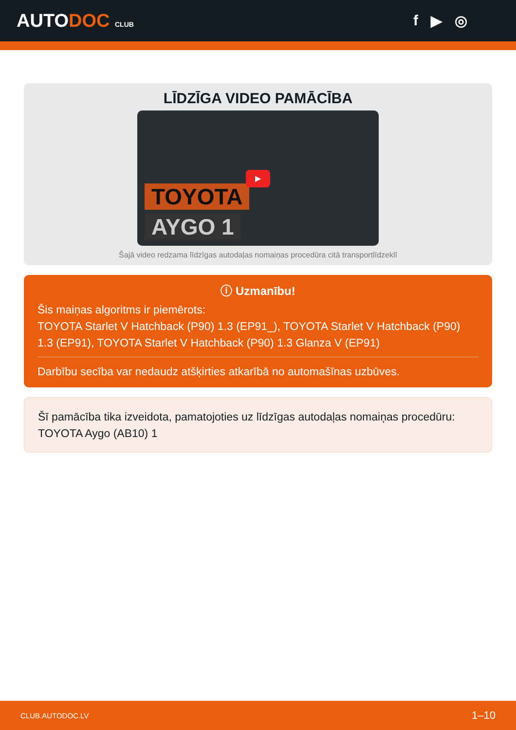AUTODOC CLUB
f ▶ ◎
LĪDZĪGA VIDEO PAMĀCĪBA
TOYOTA
AYGO 1
▶
Šajā video redzama līdzīgas autodaļas nomaiņas procedūra citā transportlīdzeklī
ⓘ Uzmanību!
Šis maiņas algoritms ir piemērots:
TOYOTA Starlet V Hatchback (P90) 1.3 (EP91_), TOYOTA Starlet V Hatchback (P90) 1.3 (EP91), TOYOTA Starlet V Hatchback (P90) 1.3 Glanza V (EP91)
Darbību secība var nedaudz atšķirties atkarībā no automašīnas uzbūves.
Šī pamācība tika izveidota, pamatojoties uz līdzīgas autodaļas nomaiņas procedūru: TOYOTA Aygo (AB10) 1
CLUB.AUTODOC.LV 1–10